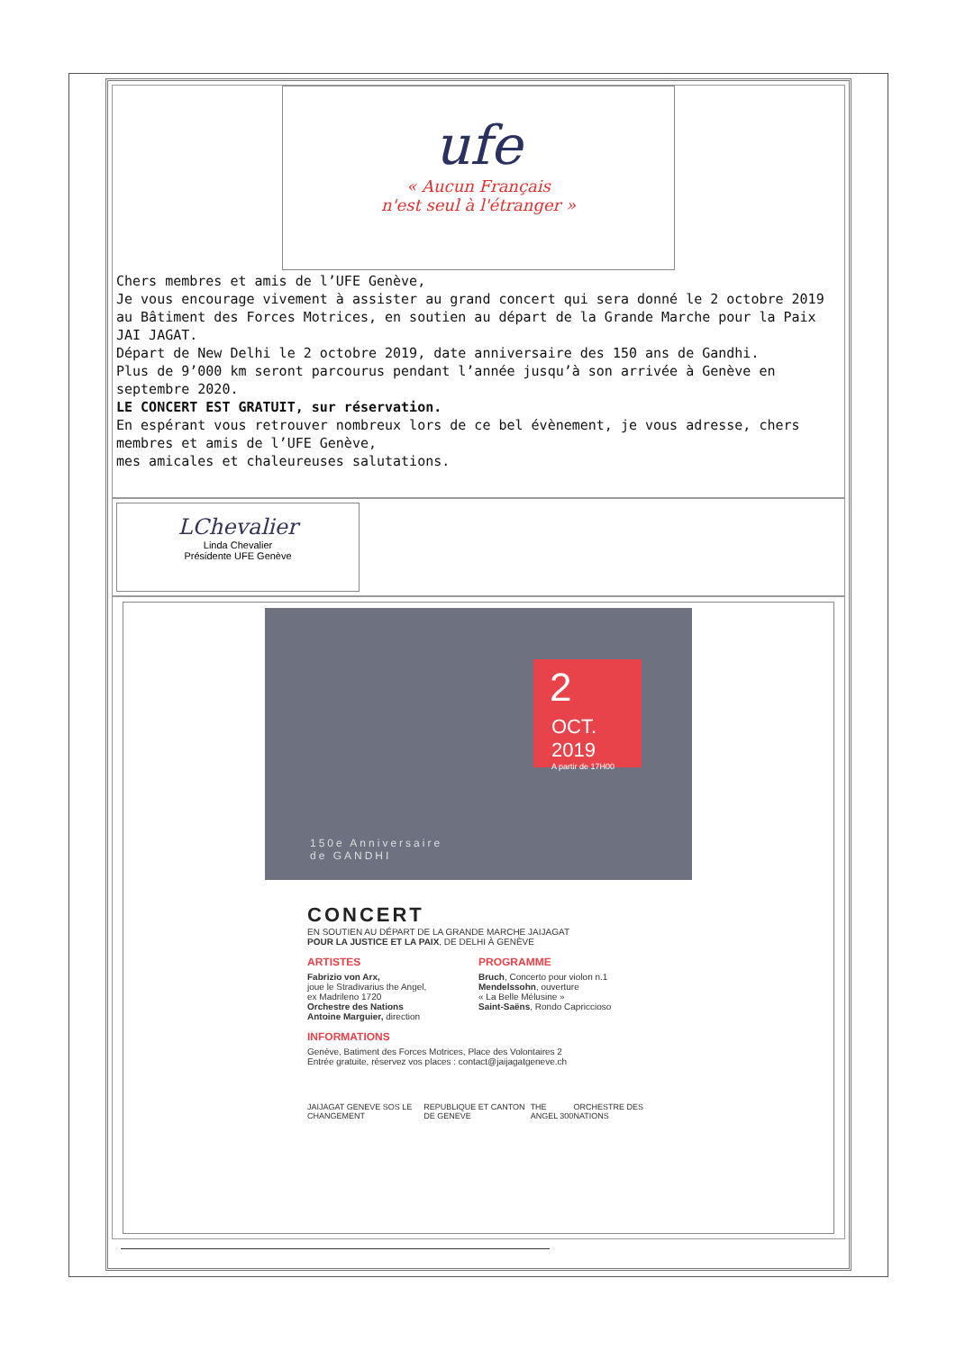ufe
« Aucun Français
n'est seul à l'étranger »
Chers membres et amis de l’UFE Genève,
Je vous encourage vivement à assister au grand concert qui sera donné le 2 octobre 2019 au Bâtiment des Forces Motrices, en soutien au départ de la Grande Marche pour la Paix JAI JAGAT.
Départ de New Delhi le 2 octobre 2019, date anniversaire des 150 ans de Gandhi.
Plus de 9’000 km seront parcourus pendant l’année jusqu’à son arrivée à Genève en septembre 2020.
LE CONCERT EST GRATUIT, sur réservation.
En espérant vous retrouver nombreux lors de ce bel évènement, je vous adresse, chers membres et amis de l’UFE Genève,
mes amicales et chaleureuses salutations.
LChevalier
Linda Chevalier
Présidente UFE Genève
2
OCT. 2019
A partir de 17H00
150e Anniversaire
de GANDHI
CONCERT
EN SOUTIEN AU DÉPART DE LA GRANDE MARCHE JAIJAGAT
POUR LA JUSTICE ET LA PAIX, DE DELHI À GENÈVE
ARTISTES
Fabrizio von Arx,
joue le Stradivarius the Angel,
ex Madrileno 1720
Orchestre des Nations
Antoine Marguier, direction
PROGRAMME
Bruch, Concerto pour violon n.1
Mendelssohn, ouverture
« La Belle Mélusine »
Saint-Saëns, Rondo Capriccioso
INFORMATIONS
Genève, Batiment des Forces Motrices, Place des Volontaires 2
Entrée gratuite, réservez vos places : contact@jaijagatgeneve.ch
JAIJAGAT GENEVE SOS LE CHANGEMENT REPUBLIQUE ET CANTON DE GENEVE THE ANGEL 300 ORCHESTRE DES NATIONS